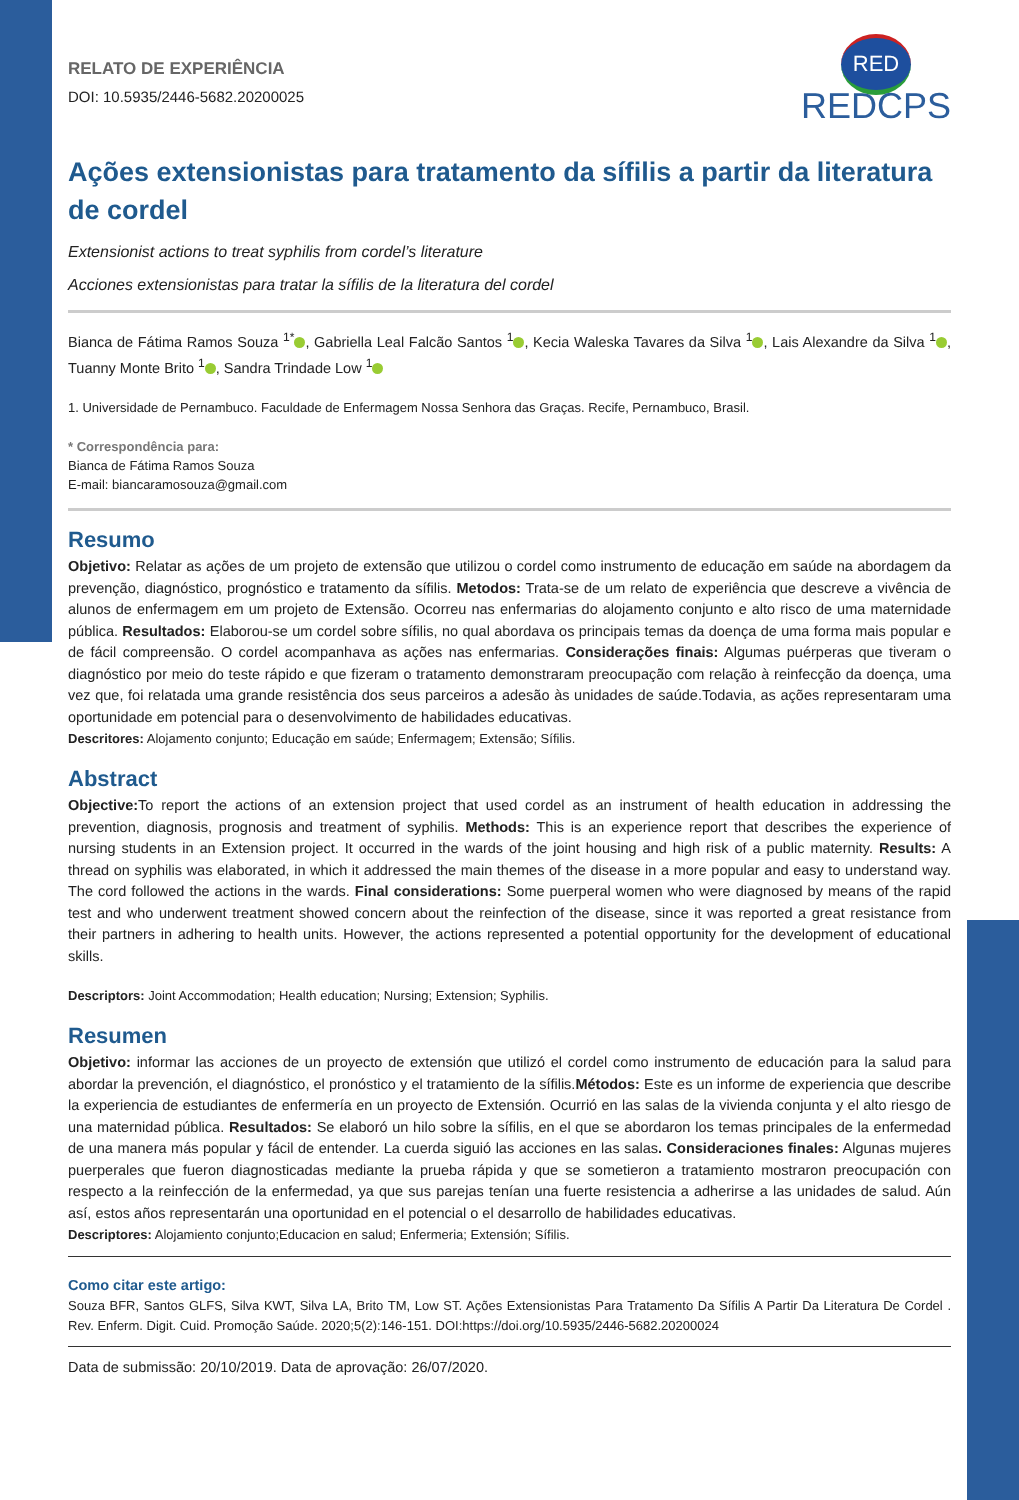RELATO DE EXPERIÊNCIA
DOI: 10.5935/2446-5682.20200025
RED
REDCPS
Ações extensionistas para tratamento da sífilis a partir da literatura de cordel
Extensionist actions to treat syphilis from cordel’s literature
Acciones extensionistas para tratar la sífilis de la literatura del cordel
Bianca de Fátima Ramos Souza <sup>1*</sup> , Gabriella Leal Falcão Santos <sup>1</sup> , Kecia Waleska Tavares da Silva <sup>1</sup> , Lais Alexandre da Silva <sup>1</sup> , Tuanny Monte Brito <sup>1</sup> , Sandra Trindade Low <sup>1</sup>
1. Universidade de Pernambuco. Faculdade de Enfermagem Nossa Senhora das Graças. Recife, Pernambuco, Brasil.
* Correspondência para:
Bianca de Fátima Ramos Souza
E-mail: biancaramosouza@gmail.com
Resumo
Objetivo: Relatar as ações de um projeto de extensão que utilizou o cordel como instrumento de educação em saúde na abordagem da prevenção, diagnóstico, prognóstico e tratamento da sífilis. Metodos: Trata-se de um relato de experiência que descreve a vivência de alunos de enfermagem em um projeto de Extensão. Ocorreu nas enfermarias do alojamento conjunto e alto risco de uma maternidade pública. Resultados: Elaborou-se um cordel sobre sífilis, no qual abordava os principais temas da doença de uma forma mais popular e de fácil compreensão. O cordel acompanhava as ações nas enfermarias. Considerações finais: Algumas puérperas que tiveram o diagnóstico por meio do teste rápido e que fizeram o tratamento demonstraram preocupação com relação à reinfecção da doença, uma vez que, foi relatada uma grande resistência dos seus parceiros a adesão às unidades de saúde.Todavia, as ações representaram uma oportunidade em potencial para o desenvolvimento de habilidades educativas.
Descritores: Alojamento conjunto; Educação em saúde; Enfermagem; Extensão; Sífilis.
Abstract
Objective: To report the actions of an extension project that used cordel as an instrument of health education in addressing the prevention, diagnosis, prognosis and treatment of syphilis. Methods: This is an experience report that describes the experience of nursing students in an Extension project. It occurred in the wards of the joint housing and high risk of a public maternity. Results: A thread on syphilis was elaborated, in which it addressed the main themes of the disease in a more popular and easy to understand way. The cord followed the actions in the wards. Final considerations: Some puerperal women who were diagnosed by means of the rapid test and who underwent treatment showed concern about the reinfection of the disease, since it was reported a great resistance from their partners in adhering to health units. However, the actions represented a potential opportunity for the development of educational skills.
Descriptors: Joint Accommodation; Health education; Nursing; Extension; Syphilis.
Resumen
Objetivo: informar las acciones de un proyecto de extensión que utilizó el cordel como instrumento de educación para la salud para abordar la prevención, el diagnóstico, el pronóstico y el tratamiento de la sífilis.Métodos: Este es un informe de experiencia que describe la experiencia de estudiantes de enfermería en un proyecto de Extensión. Ocurrió en las salas de la vivienda conjunta y el alto riesgo de una maternidad pública. Resultados: Se elaboró un hilo sobre la sífilis, en el que se abordaron los temas principales de la enfermedad de una manera más popular y fácil de entender. La cuerda siguió las acciones en las salas. Consideraciones finales: Algunas mujeres puerperales que fueron diagnosticadas mediante la prueba rápida y que se sometieron a tratamiento mostraron preocupación con respecto a la reinfección de la enfermedad, ya que sus parejas tenían una fuerte resistencia a adherirse a las unidades de salud. Aún así, estos años representarán una oportunidad en el potencial o el desarrollo de habilidades educativas.
Descriptores: Alojamiento conjunto;Educacion en salud; Enfermeria; Extensión; Sífilis.
Como citar este artigo:
Souza BFR, Santos GLFS, Silva KWT, Silva LA, Brito TM, Low ST. Ações Extensionistas Para Tratamento Da Sífilis A Partir Da Literatura De Cordel . Rev. Enferm. Digit. Cuid. Promoção Saúde. 2020;5(2):146-151. DOI:https://doi.org/10.5935/2446-5682.20200024
Data de submissão: 20/10/2019. Data de aprovação: 26/07/2020.